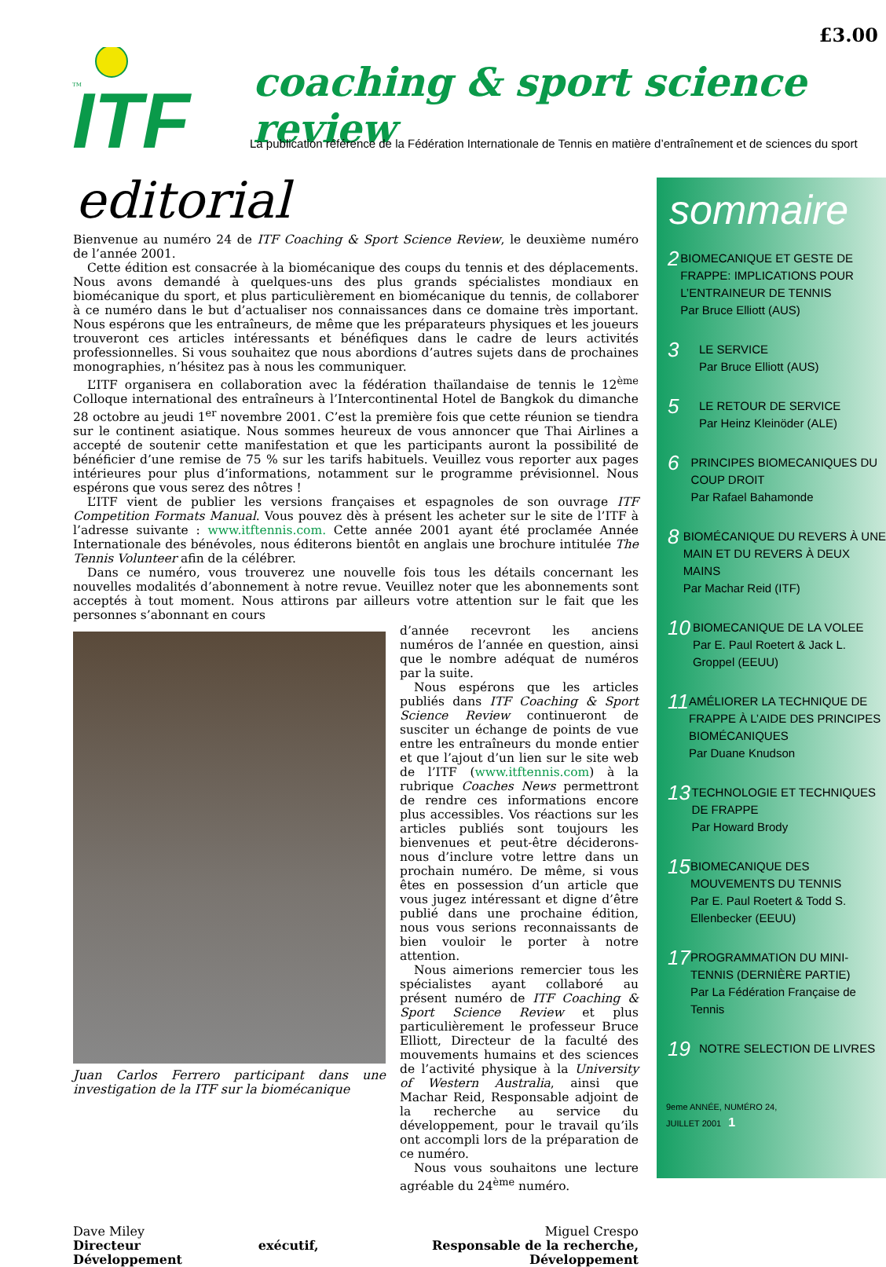£3.00
TM
ITF
coaching & sport science review
La publication référence de la Fédération Internationale de Tennis en matière d’entraînement et de sciences du sport
editorial
Bienvenue au numéro 24 de ITF Coaching & Sport Science Review, le deuxième numéro de l’année 2001.
Cette édition est consacrée à la biomécanique des coups du tennis et des déplacements. Nous avons demandé à quelques-uns des plus grands spécialistes mondiaux en biomécanique du sport, et plus particulièrement en biomécanique du tennis, de collaborer à ce numéro dans le but d’actualiser nos connaissances dans ce domaine très important. Nous espérons que les entraîneurs, de même que les préparateurs physiques et les joueurs trouveront ces articles intéressants et bénéfiques dans le cadre de leurs activités professionnelles. Si vous souhaitez que nous abordions d’autres sujets dans de prochaines monographies, n’hésitez pas à nous les communiquer.
L’ITF organisera en collaboration avec la fédération thaïlandaise de tennis le 12<sup>ème</sup> Colloque international des entraîneurs à l’Intercontinental Hotel de Bangkok du dimanche 28 octobre au jeudi 1<sup>er</sup> novembre 2001. C’est la première fois que cette réunion se tiendra sur le continent asiatique. Nous sommes heureux de vous annoncer que Thai Airlines a accepté de soutenir cette manifestation et que les participants auront la possibilité de bénéficier d’une remise de 75 % sur les tarifs habituels. Veuillez vous reporter aux pages intérieures pour plus d’informations, notamment sur le programme prévisionnel. Nous espérons que vous serez des nôtres !
L’ITF vient de publier les versions françaises et espagnoles de son ouvrage ITF Competition Formats Manual. Vous pouvez dès à présent les acheter sur le site de l’ITF à l’adresse suivante : www.itftennis.com. Cette année 2001 ayant été proclamée Année Internationale des bénévoles, nous éditerons bientôt en anglais une brochure intitulée The Tennis Volunteer afin de la célébrer.
Dans ce numéro, vous trouverez une nouvelle fois tous les détails concernant les nouvelles modalités d’abonnement à notre revue. Veuillez noter que les abonnements sont acceptés à tout moment. Nous attirons par ailleurs votre attention sur le fait que les personnes s’abonnant en cours
Juan Carlos Ferrero participant dans une investigation de la ITF sur la biomécanique
d’année recevront les anciens numéros de l’année en question, ainsi que le nombre adéquat de numéros par la suite.
Nous espérons que les articles publiés dans ITF Coaching & Sport Science Review continueront de susciter un échange de points de vue entre les entraîneurs du monde entier et que l’ajout d’un lien sur le site web de l’ITF (www.itftennis.com) à la rubrique Coaches News permettront de rendre ces informations encore plus accessibles. Vos réactions sur les articles publiés sont toujours les bienvenues et peut-être déciderons-nous d’inclure votre lettre dans un prochain numéro. De même, si vous êtes en possession d’un article que vous jugez intéressant et digne d’être publié dans une prochaine édition, nous vous serions reconnaissants de bien vouloir le porter à notre attention.
Nous aimerions remercier tous les spécialistes ayant collaboré au présent numéro de ITF Coaching & Sport Science Review et plus particulièrement le professeur Bruce Elliott, Directeur de la faculté des mouvements humains et des sciences de l’activité physique à la University of Western Australia, ainsi que Machar Reid, Responsable adjoint de la recherche au service du développement, pour le travail qu’ils ont accompli lors de la préparation de ce numéro.
Nous vous souhaitons une lecture agréable du 24<sup>ème</sup> numéro.
Dave Miley
Directeur exécutif, Développement
Miguel Crespo
Responsable de la recherche, Développement
sommaire
2
BIOMECANIQUE ET GESTE DE FRAPPE: IMPLICATIONS POUR L’ENTRAINEUR DE TENNIS
Par Bruce Elliott (AUS)
3
LE SERVICE
Par Bruce Elliott (AUS)
5
LE RETOUR DE SERVICE
Par Heinz Kleinöder (ALE)
6
PRINCIPES BIOMECANIQUES DU COUP DROIT
Par Rafael Bahamonde
8
BIOMÉCANIQUE DU REVERS À UNE MAIN ET DU REVERS À DEUX MAINS
Par Machar Reid (ITF)
10
BIOMECANIQUE DE LA VOLEE
Par E. Paul Roetert & Jack L. Groppel (EEUU)
11
AMÉLIORER LA TECHNIQUE DE FRAPPE À L’AIDE DES PRINCIPES BIOMÉCANIQUES
Par Duane Knudson
13
TECHNOLOGIE ET TECHNIQUES DE FRAPPE
Par Howard Brody
15
BIOMECANIQUE DES MOUVEMENTS DU TENNIS
Par E. Paul Roetert & Todd S. Ellenbecker (EEUU)
17
PROGRAMMATION DU MINI-TENNIS (DERNIÈRE PARTIE)
Par La Fédération Française de Tennis
19
NOTRE SELECTION DE LIVRES
9eme ANNÉE, NUMÉRO 24,
JUILLET 2001 1